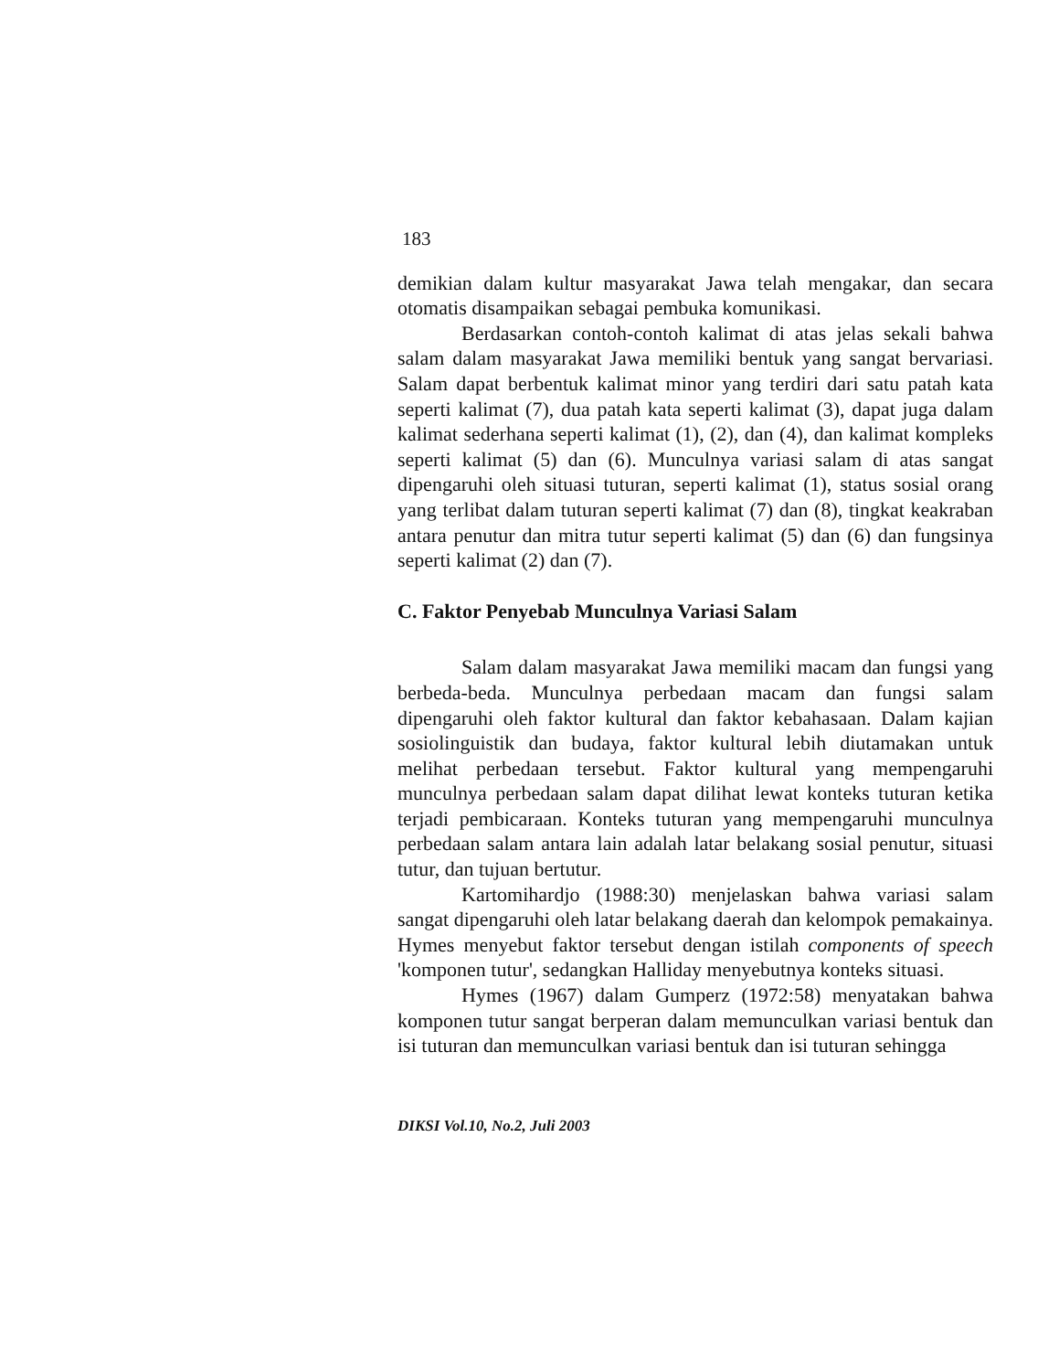183
demikian dalam kultur masyarakat Jawa telah mengakar, dan secara otomatis disampaikan sebagai pembuka komunikasi.
Berdasarkan contoh-contoh kalimat di atas jelas sekali bahwa salam dalam masyarakat Jawa memiliki bentuk yang sangat bervariasi. Salam dapat berbentuk kalimat minor yang terdiri dari satu patah kata seperti kalimat (7), dua patah kata seperti kalimat (3), dapat juga dalam kalimat sederhana seperti kalimat (1), (2), dan (4), dan kalimat kompleks seperti kalimat (5) dan (6). Munculnya variasi salam di atas sangat dipengaruhi oleh situasi tuturan, seperti kalimat (1), status sosial orang yang terlibat dalam tuturan seperti kalimat (7) dan (8), tingkat keakraban antara penutur dan mitra tutur seperti kalimat (5) dan (6) dan fungsinya seperti kalimat (2) dan (7).
C. Faktor Penyebab Munculnya Variasi Salam
Salam dalam masyarakat Jawa memiliki macam dan fungsi yang berbeda-beda. Munculnya perbedaan macam dan fungsi salam dipengaruhi oleh faktor kultural dan faktor kebahasaan. Dalam kajian sosiolinguistik dan budaya, faktor kultural lebih diutamakan untuk melihat perbedaan tersebut. Faktor kultural yang mempengaruhi munculnya perbedaan salam dapat dilihat lewat konteks tuturan ketika terjadi pembicaraan. Konteks tuturan yang mempengaruhi munculnya perbedaan salam antara lain adalah latar belakang sosial penutur, situasi tutur, dan tujuan bertutur.
Kartomihardjo (1988:30) menjelaskan bahwa variasi salam sangat dipengaruhi oleh latar belakang daerah dan kelompok pemakainya. Hymes menyebut faktor tersebut dengan istilah components of speech 'komponen tutur', sedangkan Halliday menyebutnya konteks situasi.
Hymes (1967) dalam Gumperz (1972:58) menyatakan bahwa komponen tutur sangat berperan dalam memunculkan variasi bentuk dan isi tuturan dan memunculkan variasi bentuk dan isi tuturan sehingga
DIKSI Vol.10, No.2, Juli 2003